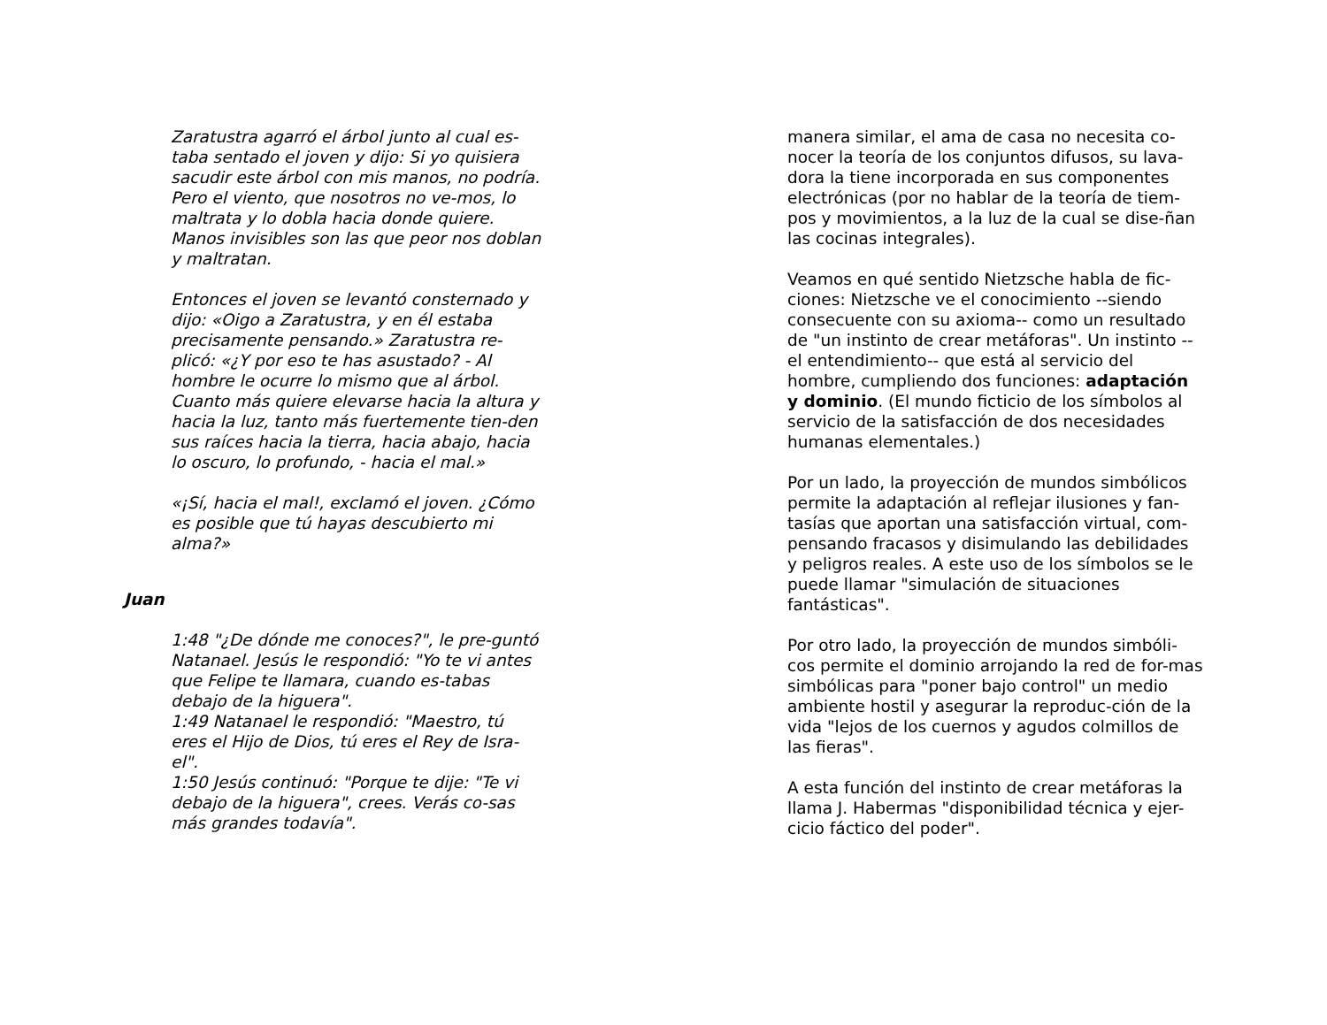Zaratustra agarró el árbol junto al cual es-taba sentado el joven y dijo: Si yo quisiera sacudir este árbol con mis manos, no podría. Pero el viento, que nosotros no ve-mos, lo maltrata y lo dobla hacia donde quiere. Manos invisibles son las que peor nos doblan y maltratan.
Entonces el joven se levantó consternado y dijo: «Oigo a Zaratustra, y en él estaba precisamente pensando.» Zaratustra re-plicó: «¿Y por eso te has asustado? - Al hombre le ocurre lo mismo que al árbol. Cuanto más quiere elevarse hacia la altura y hacia la luz, tanto más fuertemente tien-den sus raíces hacia la tierra, hacia abajo, hacia lo oscuro, lo profundo, - hacia el mal.»
«¡Sí, hacia el mal!, exclamó el joven. ¿Cómo es posible que tú hayas descubierto mi alma?»
Juan
1:48 "¿De dónde me conoces?", le pre-guntó Natanael. Jesús le respondió: "Yo te vi antes que Felipe te llamara, cuando es-tabas debajo de la higuera".
1:49 Natanael le respondió: "Maestro, tú eres el Hijo de Dios, tú eres el Rey de Isra-el".
1:50 Jesús continuó: "Porque te dije: "Te vi debajo de la higuera", crees. Verás co-sas más grandes todavía".
manera similar, el ama de casa no necesita co-nocer la teoría de los conjuntos difusos, su lava-dora la tiene incorporada en sus componentes electrónicas (por no hablar de la teoría de tiem-pos y movimientos, a la luz de la cual se dise-ñan las cocinas integrales).
Veamos en qué sentido Nietzsche habla de fic-ciones: Nietzsche ve el conocimiento --siendo consecuente con su axioma-- como un resultado de "un instinto de crear metáforas". Un instinto --el entendimiento-- que está al servicio del hombre, cumpliendo dos funciones: adaptación y dominio. (El mundo ficticio de los símbolos al servicio de la satisfacción de dos necesidades humanas elementales.)
Por un lado, la proyección de mundos simbólicos permite la adaptación al reflejar ilusiones y fan-tasías que aportan una satisfacción virtual, com-pensando fracasos y disimulando las debilidades y peligros reales. A este uso de los símbolos se le puede llamar "simulación de situaciones fantásticas".
Por otro lado, la proyección de mundos simbóli-cos permite el dominio arrojando la red de for-mas simbólicas para "poner bajo control" un medio ambiente hostil y asegurar la reproduc-ción de la vida "lejos de los cuernos y agudos colmillos de las fieras".
A esta función del instinto de crear metáforas la llama J. Habermas "disponibilidad técnica y ejer-cicio fáctico del poder".